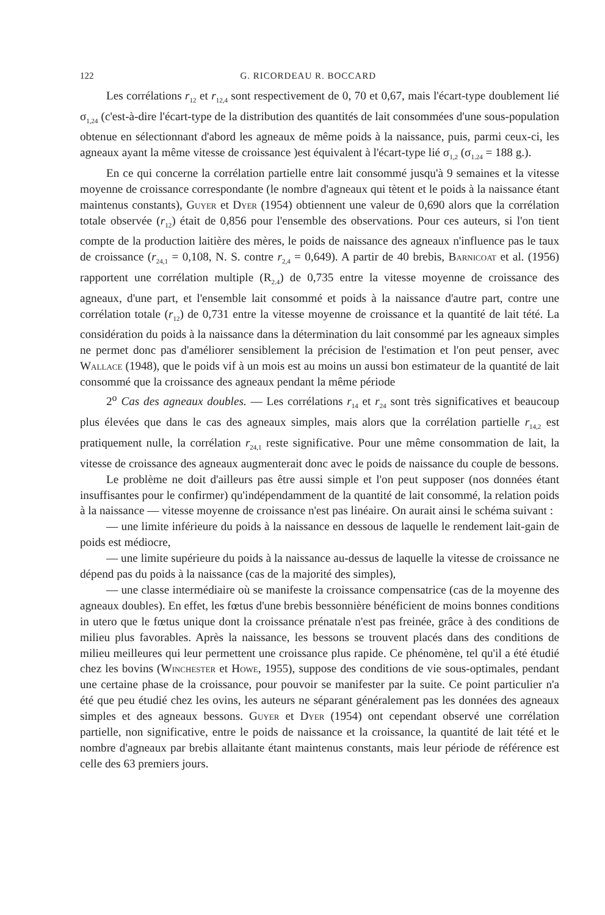122 G. RICORDEAU R. BOCCARD
Les corrélations r<sub>12</sub> et r<sub>12,4</sub> sont respectivement de 0, 70 et 0,67, mais l'écart-type doublement lié σ<sub>1,24</sub> (c'est-à-dire l'écart-type de la distribution des quantités de lait consommées d'une sous-population obtenue en sélectionnant d'abord les agneaux de même poids à la naissance, puis, parmi ceux-ci, les agneaux ayant la même vitesse de croissance )est équivalent à l'écart-type lié σ<sub>1,2</sub> (σ<sub>1.24</sub> = 188 g.).
En ce qui concerne la corrélation partielle entre lait consommé jusqu'à 9 semaines et la vitesse moyenne de croissance correspondante (le nombre d'agneaux qui tètent et le poids à la naissance étant maintenus constants), Guyer et Dyer (1954) obtiennent une valeur de 0,690 alors que la corrélation totale observée (r<sub>12</sub>) était de 0,856 pour l'ensemble des observations. Pour ces auteurs, si l'on tient compte de la production laitière des mères, le poids de naissance des agneaux n'influence pas le taux de croissance (r<sub>24,1</sub> = 0,108, N. S. contre r<sub>2,4</sub> = 0,649). A partir de 40 brebis, Barnicoat et al. (1956) rapportent une corrélation multiple (R<sub>2.4</sub>) de 0,735 entre la vitesse moyenne de croissance des agneaux, d'une part, et l'ensemble lait consommé et poids à la naissance d'autre part, contre une corrélation totale (r<sub>12</sub>) de 0,731 entre la vitesse moyenne de croissance et la quantité de lait tété. La considération du poids à la naissance dans la détermination du lait consommé par les agneaux simples ne permet donc pas d'améliorer sensiblement la précision de l'estimation et l'on peut penser, avec Wallace (1948), que le poids vif à un mois est au moins un aussi bon estimateur de la quantité de lait consommé que la croissance des agneaux pendant la même période
2<sup>o</sup> Cas des agneaux doubles. — Les corrélations r<sub>14</sub> et r<sub>24</sub> sont très significatives et beaucoup plus élevées que dans le cas des agneaux simples, mais alors que la corrélation partielle r<sub>14,2</sub> est pratiquement nulle, la corrélation r<sub>24,1</sub> reste significative. Pour une même consommation de lait, la vitesse de croissance des agneaux augmenterait donc avec le poids de naissance du couple de bessons.
Le problème ne doit d'ailleurs pas être aussi simple et l'on peut supposer (nos données étant insuffisantes pour le confirmer) qu'indépendamment de la quantité de lait consommé, la relation poids à la naissance — vitesse moyenne de croissance n'est pas linéaire. On aurait ainsi le schéma suivant :
— une limite inférieure du poids à la naissance en dessous de laquelle le rendement lait-gain de poids est médiocre,
— une limite supérieure du poids à la naissance au-dessus de laquelle la vitesse de croissance ne dépend pas du poids à la naissance (cas de la majorité des simples),
— une classe intermédiaire où se manifeste la croissance compensatrice (cas de la moyenne des agneaux doubles). En effet, les fœtus d'une brebis bessonnière bénéficient de moins bonnes conditions in utero que le fœtus unique dont la croissance prénatale n'est pas freinée, grâce à des conditions de milieu plus favorables. Après la naissance, les bessons se trouvent placés dans des conditions de milieu meilleures qui leur permettent une croissance plus rapide. Ce phénomène, tel qu'il a été étudié chez les bovins (Winchester et Howe, 1955), suppose des conditions de vie sous-optimales, pendant une certaine phase de la croissance, pour pouvoir se manifester par la suite. Ce point particulier n'a été que peu étudié chez les ovins, les auteurs ne séparant généralement pas les données des agneaux simples et des agneaux bessons. Guyer et Dyer (1954) ont cependant observé une corrélation partielle, non significative, entre le poids de naissance et la croissance, la quantité de lait tété et le nombre d'agneaux par brebis allaitante étant maintenus constants, mais leur période de référence est celle des 63 premiers jours.